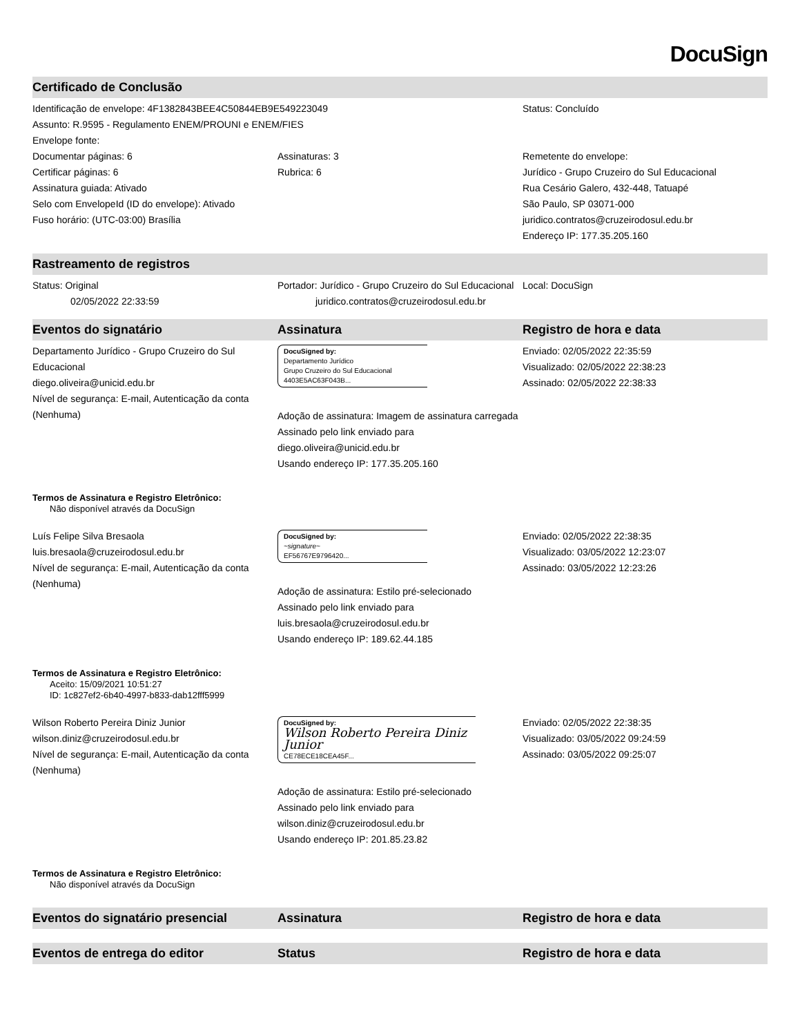DocuSign
Certificado de Conclusão
Identificação de envelope: 4F1382843BEE4C50844EB9E549223049
Assunto: R.9595 - Regulamento ENEM/PROUNI e ENEM/FIES
Envelope fonte:
Status: Concluído
Documentar páginas: 6
Certificar páginas: 6
Assinatura guiada: Ativado
Selo com EnvelopeId (ID do envelope): Ativado
Fuso horário: (UTC-03:00) Brasília
Assinaturas: 3
Rubrica: 6
Remetente do envelope:
Jurídico - Grupo Cruzeiro do Sul Educacional
Rua Cesário Galero, 432-448, Tatuapé
São Paulo, SP 03071-000
juridico.contratos@cruzeirodosul.edu.br
Endereço IP: 177.35.205.160
Rastreamento de registros
Status: Original
02/05/2022 22:33:59
Portador: Jurídico - Grupo Cruzeiro do Sul Educacional
juridico.contratos@cruzeirodosul.edu.br
Local: DocuSign
Eventos do signatário Assinatura Registro de hora e data
Departamento Jurídico - Grupo Cruzeiro do Sul Educacional
diego.oliveira@unicid.edu.br
Nível de segurança: E-mail, Autenticação da conta (Nenhuma)
DocuSigned by:
Departamento Jurídico
Grupo Cruzeiro do Sul Educacional
4403E5AC63F043B...
Adoção de assinatura: Imagem de assinatura carregada
Assinado pelo link enviado para diego.oliveira@unicid.edu.br
Usando endereço IP: 177.35.205.160
Enviado: 02/05/2022 22:35:59
Visualizado: 02/05/2022 22:38:23
Assinado: 02/05/2022 22:38:33
Termos de Assinatura e Registro Eletrônico:
Não disponível através da DocuSign
Luís Felipe Silva Bresaola
luis.bresaola@cruzeirodosul.edu.br
Nível de segurança: E-mail, Autenticação da conta (Nenhuma)
DocuSigned by:
~signature~
EF56767E9796420...
Adoção de assinatura: Estilo pré-selecionado
Assinado pelo link enviado para luis.bresaola@cruzeirodosul.edu.br
Usando endereço IP: 189.62.44.185
Enviado: 02/05/2022 22:38:35
Visualizado: 03/05/2022 12:23:07
Assinado: 03/05/2022 12:23:26
Termos de Assinatura e Registro Eletrônico:
Aceito: 15/09/2021 10:51:27
ID: 1c827ef2-6b40-4997-b833-dab12fff5999
Wilson Roberto Pereira Diniz Junior
wilson.diniz@cruzeirodosul.edu.br
Nível de segurança: E-mail, Autenticação da conta (Nenhuma)
DocuSigned by:
Wilson Roberto Pereira Diniz Junior
CE78ECE18CEA45F...
Adoção de assinatura: Estilo pré-selecionado
Assinado pelo link enviado para wilson.diniz@cruzeirodosul.edu.br
Usando endereço IP: 201.85.23.82
Enviado: 02/05/2022 22:38:35
Visualizado: 03/05/2022 09:24:59
Assinado: 03/05/2022 09:25:07
Termos de Assinatura e Registro Eletrônico:
Não disponível através da DocuSign
Eventos do signatário presencial Assinatura Registro de hora e data
Eventos de entrega do editor Status Registro de hora e data